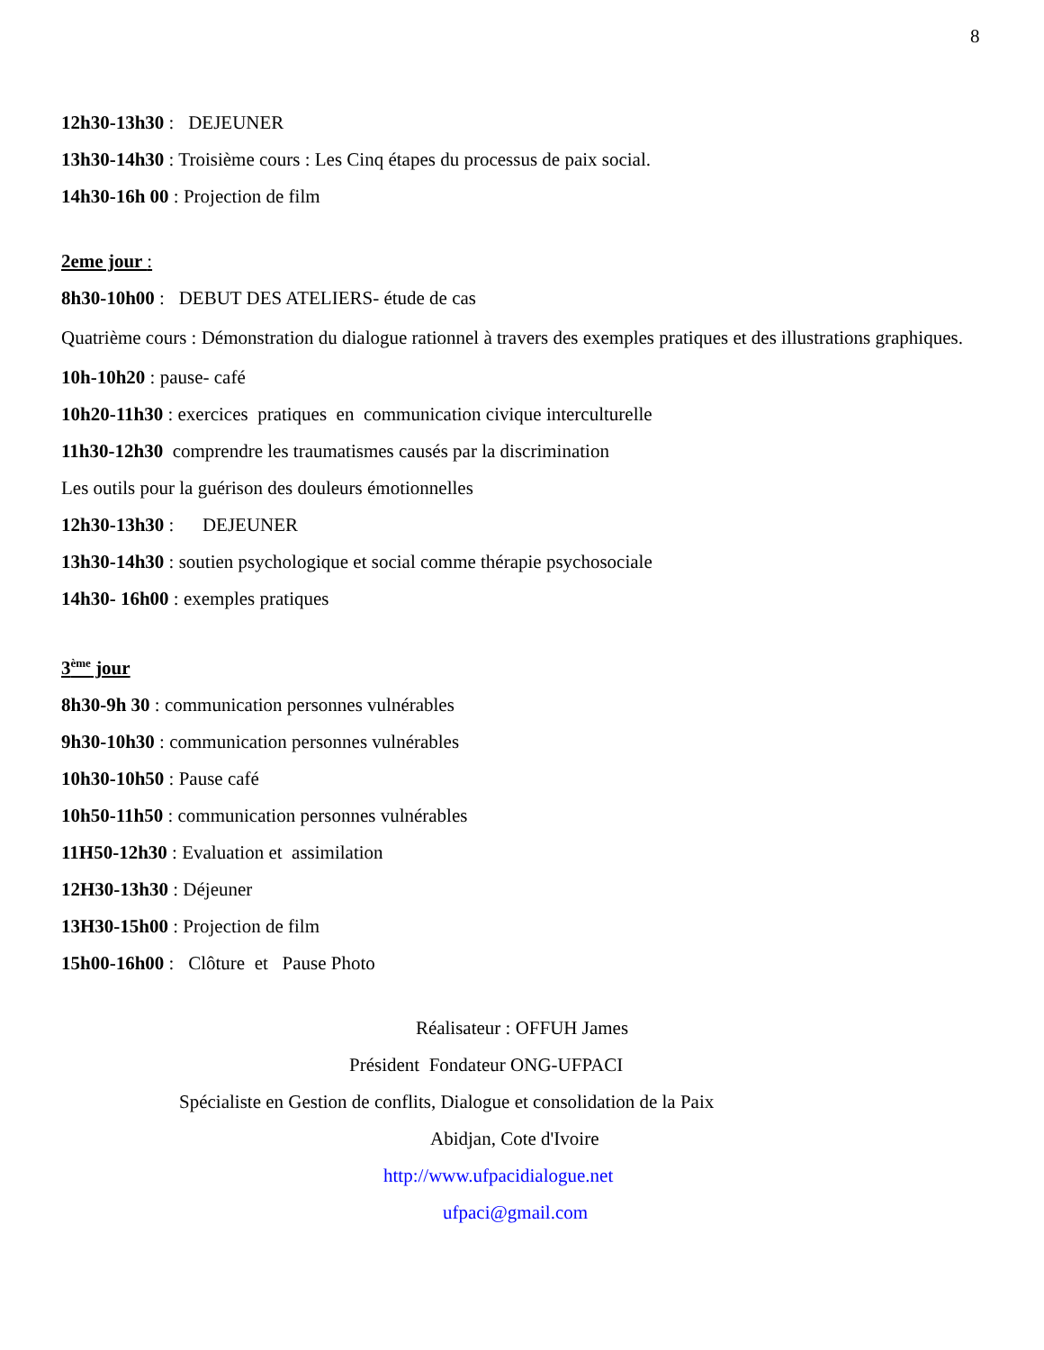8
12h30-13h30 : DEJEUNER
13h30-14h30 : Troisième cours : Les Cinq étapes du processus de paix social.
14h30-16h 00 : Projection de film
2eme jour :
8h30-10h00 : DEBUT DES ATELIERS- étude de cas
Quatrième cours : Démonstration du dialogue rationnel à travers des exemples pratiques et des illustrations graphiques.
10h-10h20 : pause- café
10h20-11h30 : exercices pratiques en communication civique interculturelle
11h30-12h30 comprendre les traumatismes causés par la discrimination
Les outils pour la guérison des douleurs émotionnelles
12h30-13h30 : DEJEUNER
13h30-14h30 : soutien psychologique et social comme thérapie psychosociale
14h30- 16h00 : exemples pratiques
3<sup>ème</sup> jour
8h30-9h 30 : communication personnes vulnérables
9h30-10h30 : communication personnes vulnérables
10h30-10h50 : Pause café
10h50-11h50 : communication personnes vulnérables
11H50-12h30 : Evaluation et assimilation
12H30-13h30 : Déjeuner
13H30-15h00 : Projection de film
15h00-16h00 : Clôture et Pause Photo
Réalisateur : OFFUH James
Président Fondateur ONG-UFPACI
Spécialiste en Gestion de conflits, Dialogue et consolidation de la Paix
Abidjan, Cote d'Ivoire
http://www.ufpacidialogue.net
ufpaci@gmail.com